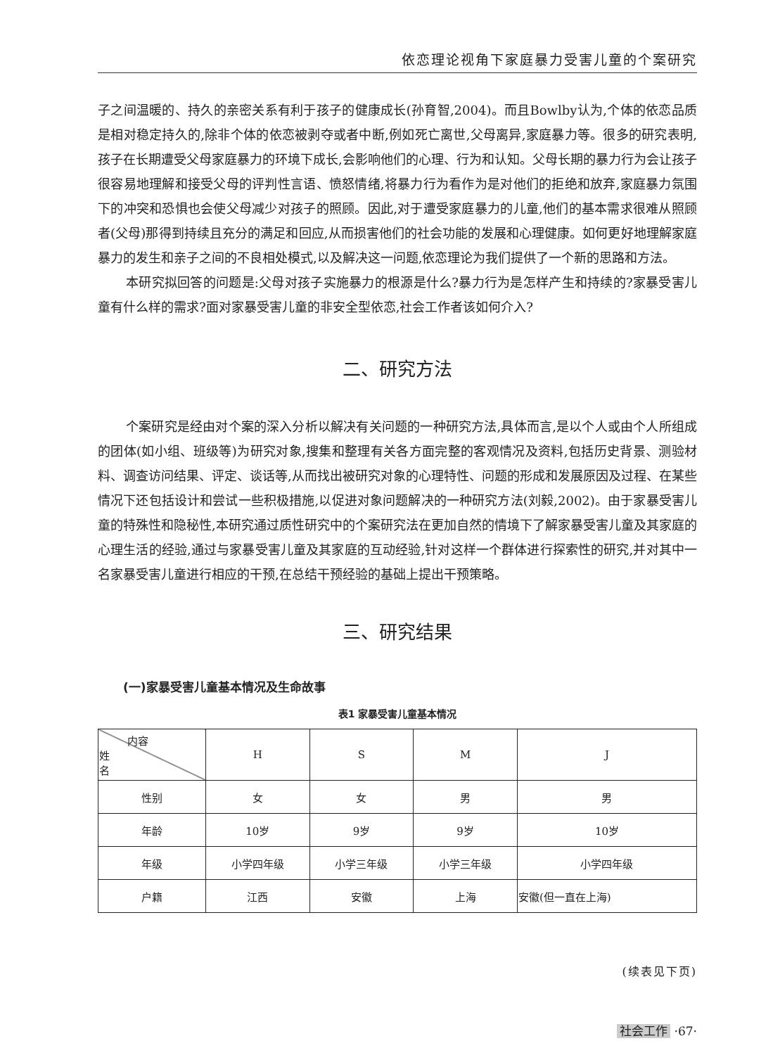依恋理论视角下家庭暴力受害儿童的个案研究
子之间温暖的、持久的亲密关系有利于孩子的健康成长(孙育智,2004)。而且Bowlby认为,个体的依恋品质是相对稳定持久的,除非个体的依恋被剥夺或者中断,例如死亡离世,父母离异,家庭暴力等。很多的研究表明,孩子在长期遭受父母家庭暴力的环境下成长,会影响他们的心理、行为和认知。父母长期的暴力行为会让孩子很容易地理解和接受父母的评判性言语、愤怒情绪,将暴力行为看作为是对他们的拒绝和放弃,家庭暴力氛围下的冲突和恐惧也会使父母减少对孩子的照顾。因此,对于遭受家庭暴力的儿童,他们的基本需求很难从照顾者(父母)那得到持续且充分的满足和回应,从而损害他们的社会功能的发展和心理健康。如何更好地理解家庭暴力的发生和亲子之间的不良相处模式,以及解决这一问题,依恋理论为我们提供了一个新的思路和方法。
本研究拟回答的问题是:父母对孩子实施暴力的根源是什么?暴力行为是怎样产生和持续的?家暴受害儿童有什么样的需求?面对家暴受害儿童的非安全型依恋,社会工作者该如何介入?
二、研究方法
个案研究是经由对个案的深入分析以解决有关问题的一种研究方法,具体而言,是以个人或由个人所组成的团体(如小组、班级等)为研究对象,搜集和整理有关各方面完整的客观情况及资料,包括历史背景、测验材料、调查访问结果、评定、谈话等,从而找出被研究对象的心理特性、问题的形成和发展原因及过程、在某些情况下还包括设计和尝试一些积极措施,以促进对象问题解决的一种研究方法(刘毅,2002)。由于家暴受害儿童的特殊性和隐秘性,本研究通过质性研究中的个案研究法在更加自然的情境下了解家暴受害儿童及其家庭的心理生活的经验,通过与家暴受害儿童及其家庭的互动经验,针对这样一个群体进行探索性的研究,并对其中一名家暴受害儿童进行相应的干预,在总结干预经验的基础上提出干预策略。
三、研究结果
(一)家暴受害儿童基本情况及生命故事
表1 家暴受害儿童基本情况
| 内容 姓 名 | H | S | M | J |
| 性别 | 女 | 女 | 男 | 男 |
| 年龄 | 10岁 | 9岁 | 9岁 | 10岁 |
| 年级 | 小学四年级 | 小学三年级 | 小学三年级 | 小学四年级 |
| 户籍 | 江西 | 安徽 | 上海 | 安徽(但一直在上海) |
(续表见下页)
社会工作 ·67·